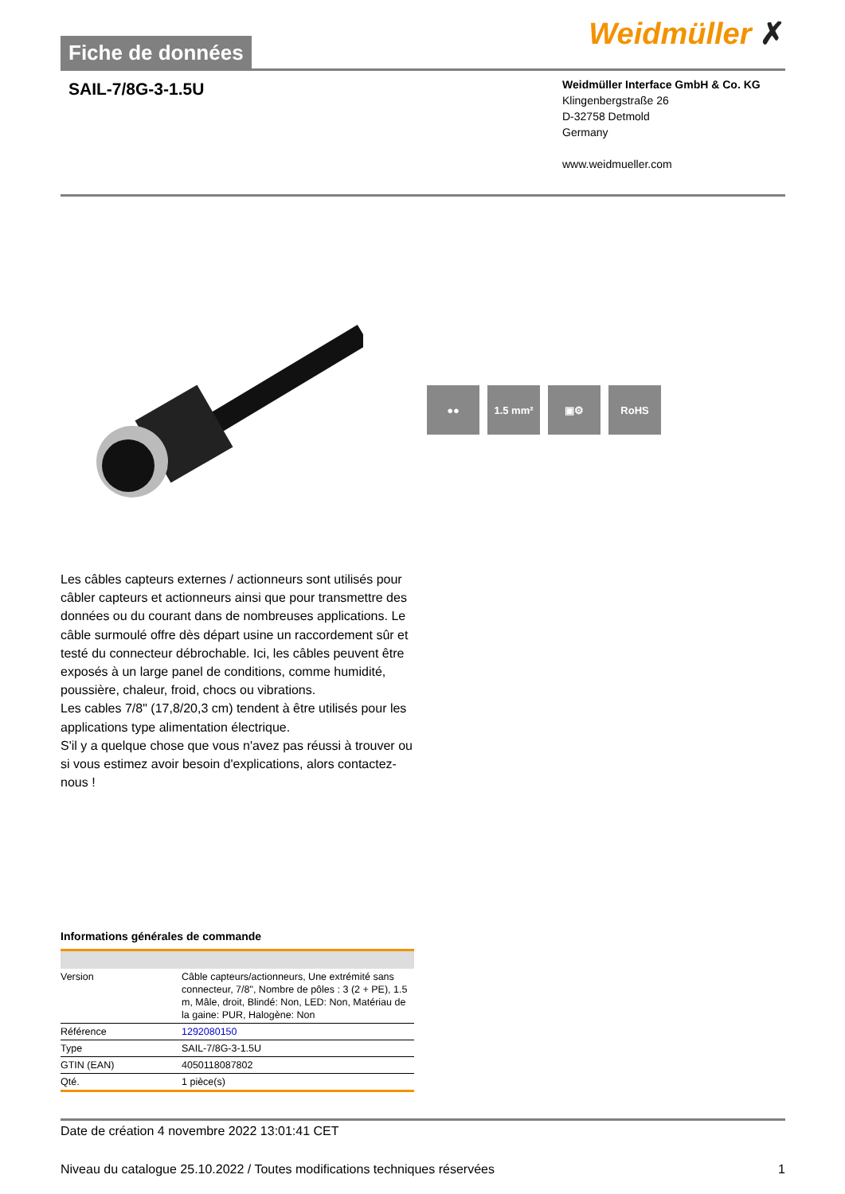Fiche de données
Weidmüller ✗
SAIL-7/8G-3-1.5U
Weidmüller Interface GmbH & Co. KG
Klingenbergstraße 26
D-32758 Detmold
Germany
www.weidmueller.com
●● 1.5 mm² ▣⚙ RoHS
Les câbles capteurs externes / actionneurs sont utilisés pour câbler capteurs et actionneurs ainsi que pour transmettre des données ou du courant dans de nombreuses applications. Le câble surmoulé offre dès départ usine un raccordement sûr et testé du connecteur débrochable. Ici, les câbles peuvent être exposés à un large panel de conditions, comme humidité, poussière, chaleur, froid, chocs ou vibrations.
Les cables 7/8" (17,8/20,3 cm) tendent à être utilisés pour les applications type alimentation électrique.
S'il y a quelque chose que vous n'avez pas réussi à trouver ou si vous estimez avoir besoin d'explications, alors contactez-nous !
Informations générales de commande
| Version | Câble capteurs/actionneurs, Une extrémité sans connecteur, 7/8", Nombre de pôles : 3 (2 + PE), 1.5 m, Mâle, droit, Blindé: Non, LED: Non, Matériau de la gaine: PUR, Halogène: Non |
| Référence | 1292080150 |
| Type | SAIL-7/8G-3-1.5U |
| GTIN (EAN) | 4050118087802 |
| Qté. | 1 pièce(s) |
Date de création 4 novembre 2022 13:01:41 CET
Niveau du catalogue 25.10.2022 / Toutes modifications techniques réservées 1